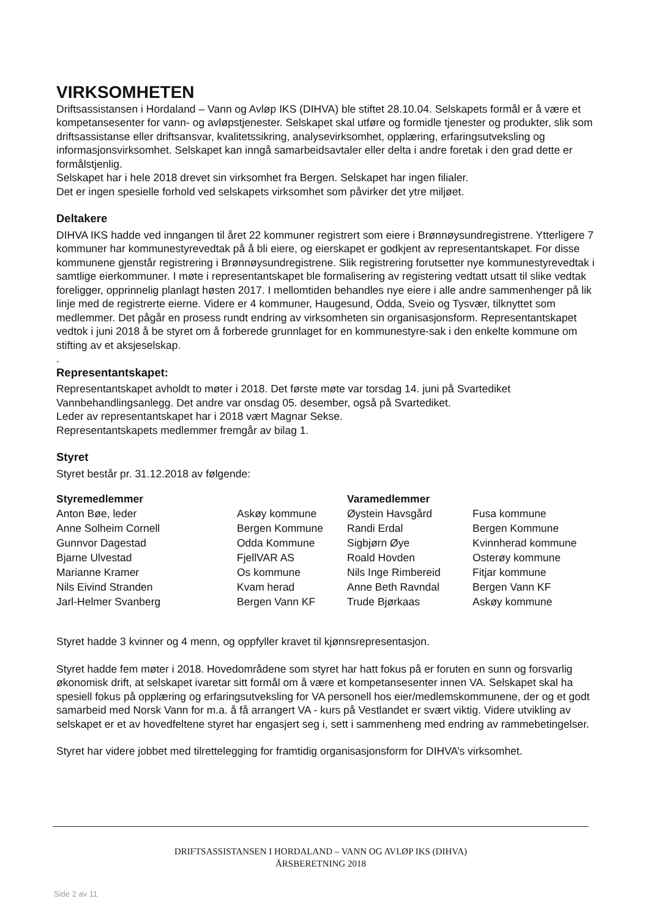VIRKSOMHETEN
Driftsassistansen i Hordaland – Vann og Avløp IKS (DIHVA) ble stiftet 28.10.04. Selskapets formål er å være et kompetansesenter for vann- og avløpstjenester. Selskapet skal utføre og formidle tjenester og produkter, slik som driftsassistanse eller driftsansvar, kvalitetssikring, analysevirksomhet, opplæring, erfaringsutveksling og informasjonsvirksomhet. Selskapet kan inngå samarbeidsavtaler eller delta i andre foretak i den grad dette er formålstjenlig.
Selskapet har i hele 2018 drevet sin virksomhet fra Bergen. Selskapet har ingen filialer.
Det er ingen spesielle forhold ved selskapets virksomhet som påvirker det ytre miljøet.
Deltakere
DIHVA IKS hadde ved inngangen til året 22 kommuner registrert som eiere i Brønnøysundregistrene. Ytterligere 7 kommuner har kommunestyrevedtak på å bli eiere, og eierskapet er godkjent av representantskapet. For disse kommunene gjenstår registrering i Brønnøysundregistrene. Slik registrering forutsetter nye kommunestyrevedtak i samtlige eierkommuner. I møte i representantskapet ble formalisering av registering vedtatt utsatt til slike vedtak foreligger, opprinnelig planlagt høsten 2017. I mellomtiden behandles nye eiere i alle andre sammenhenger på lik linje med de registrerte eierne. Videre er 4 kommuner, Haugesund, Odda, Sveio og Tysvær, tilknyttet som medlemmer. Det pågår en prosess rundt endring av virksomheten sin organisasjonsform. Representantskapet vedtok i juni 2018 å be styret om å forberede grunnlaget for en kommunestyre-sak i den enkelte kommune om stifting av et aksjeselskap.
.
Representantskapet:
Representantskapet avholdt to møter i 2018. Det første møte var torsdag 14. juni på Svartediket Vannbehandlingsanlegg. Det andre var onsdag 05. desember, også på Svartediket.
Leder av representantskapet har i 2018 vært Magnar Sekse.
Representantskapets medlemmer fremgår av bilag 1.
Styret
Styret består pr. 31.12.2018 av følgende:
| Styremedlemmer | | Varamedlemmer | |
| --- | --- | --- | --- |
| Anton Bøe, leder | Askøy kommune | Øystein Havsgård | Fusa kommune |
| Anne Solheim Cornell | Bergen Kommune | Randi Erdal | Bergen Kommune |
| Gunnvor Dagestad | Odda Kommune | Sigbjørn Øye | Kvinnherad kommune |
| Bjarne Ulvestad | FjellVAR AS | Roald Hovden | Osterøy kommune |
| Marianne Kramer | Os kommune | Nils Inge Rimbereid | Fitjar kommune |
| Nils Eivind Stranden | Kvam herad | Anne Beth Ravndal | Bergen Vann KF |
| Jarl-Helmer Svanberg | Bergen Vann KF | Trude Bjørkaas | Askøy kommune |
Styret hadde 3 kvinner og 4 menn, og oppfyller kravet til kjønnsrepresentasjon.
Styret hadde fem møter i 2018. Hovedområdene som styret har hatt fokus på er foruten en sunn og forsvarlig økonomisk drift, at selskapet ivaretar sitt formål om å være et kompetansesenter innen VA. Selskapet skal ha spesiell fokus på opplæring og erfaringsutveksling for VA personell hos eier/medlemskommunene, der og et godt samarbeid med Norsk Vann for m.a. å få arrangert VA - kurs på Vestlandet er svært viktig. Videre utvikling av selskapet er et av hovedfeltene styret har engasjert seg i, sett i sammenheng med endring av rammebetingelser.
Styret har videre jobbet med tilrettelegging for framtidig organisasjonsform for DIHVA’s virksomhet.
DRIFTSASSISTANSEN I HORDALAND – VANN OG AVLØP IKS (DIHVA)
ÅRSBERETNING 2018
Side 2 av 11